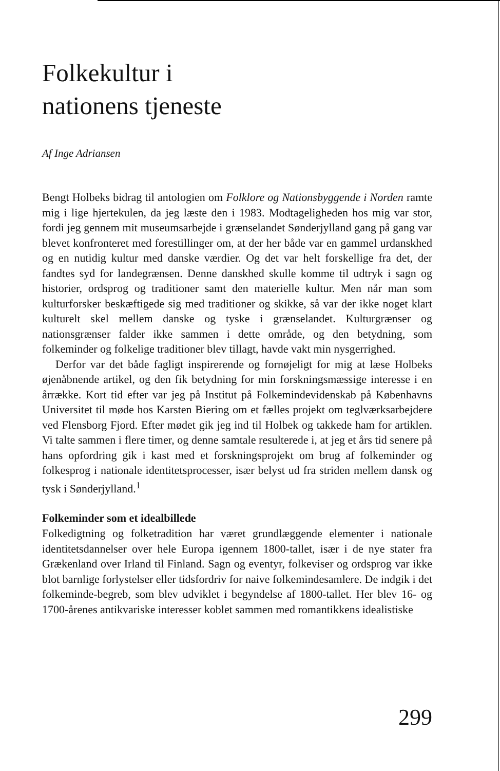Folkekultur i
nationens tjeneste
Af Inge Adriansen
Bengt Holbeks bidrag til antologien om Folklore og Nationsbyggende i Norden ramte mig i lige hjertekulen, da jeg læste den i 1983. Modtageligheden hos mig var stor, fordi jeg gennem mit museumsarbejde i grænselandet Sønderjylland gang på gang var blevet konfronteret med forestillinger om, at der her både var en gammel urdanskhed og en nutidig kultur med danske værdier. Og det var helt forskellige fra det, der fandtes syd for landegrænsen. Denne danskhed skulle komme til udtryk i sagn og historier, ordsprog og traditioner samt den materielle kultur. Men når man som kulturforsker beskæftigede sig med traditioner og skikke, så var der ikke noget klart kulturelt skel mellem danske og tyske i grænselandet. Kulturgrænser og nationsgrænser falder ikke sammen i dette område, og den betydning, som folkeminder og folkelige traditioner blev tillagt, havde vakt min nysgerrighed.
Derfor var det både fagligt inspirerende og fornøjeligt for mig at læse Holbeks øjenåbnende artikel, og den fik betydning for min forskningsmæssige interesse i en årrække. Kort tid efter var jeg på Institut på Folkemindevidenskab på Københavns Universitet til møde hos Karsten Biering om et fælles projekt om teglværksarbejdere ved Flensborg Fjord. Efter mødet gik jeg ind til Holbek og takkede ham for artiklen. Vi talte sammen i flere timer, og denne samtale resulterede i, at jeg et års tid senere på hans opfordring gik i kast med et forskningsprojekt om brug af folkeminder og folkesprog i nationale identitetsprocesser, især belyst ud fra striden mellem dansk og tysk i Sønderjylland.<sup>1</sup>
Folkeminder som et idealbillede
Folkedigtning og folketradition har været grundlæggende elementer i nationale identitetsdannelser over hele Europa igennem 1800-tallet, især i de nye stater fra Grækenland over Irland til Finland. Sagn og eventyr, folkeviser og ordsprog var ikke blot barnlige forlystelser eller tidsfordriv for naive folkemindesamlere. De indgik i det folkeminde-begreb, som blev udviklet i begyndelse af 1800-tallet. Her blev 16- og 1700-årenes antikvariske interesser koblet sammen med romantikkens idealistiske
299